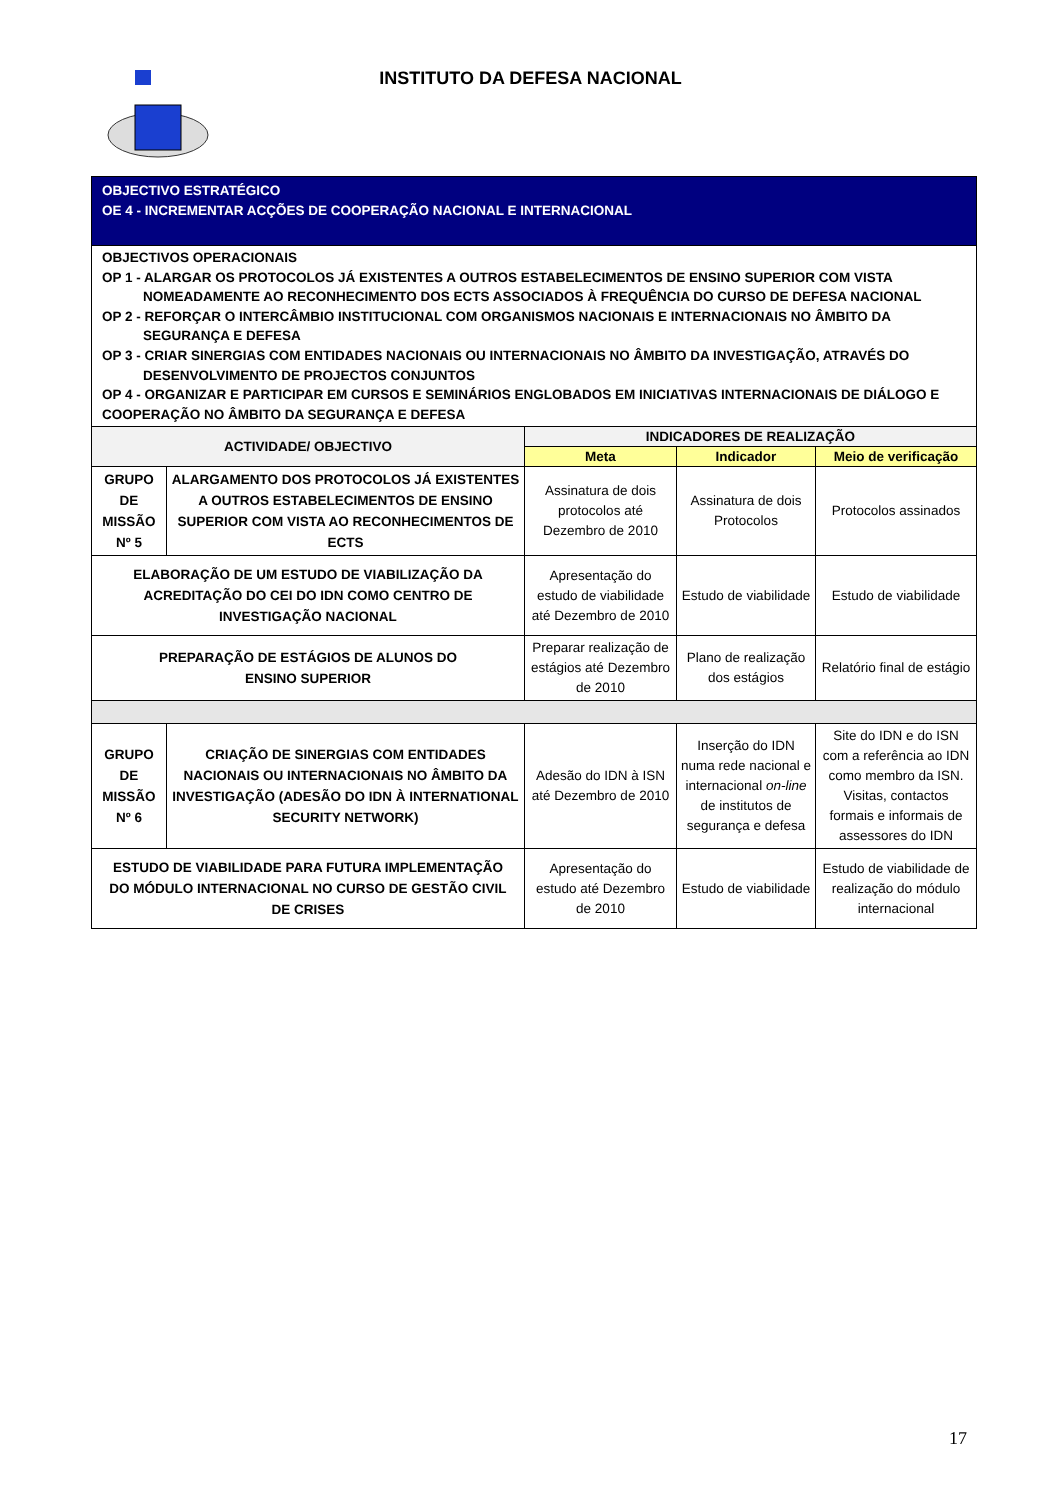INSTITUTO DA DEFESA NACIONAL
| OBJECTIVO ESTRATÉGICO OE 4 - INCREMENTAR ACÇÕES DE COOPERAÇÃO NACIONAL E INTERNACIONAL | | | | |
| OBJECTIVOS OPERACIONAIS OP 1 - ALARGAR OS PROTOCOLOS JÁ EXISTENTES A OUTROS ESTABELECIMENTOS DE ENSINO SUPERIOR COM VISTA NOMEADAMENTE AO RECONHECIMENTO DOS ECTS ASSOCIADOS À FREQUÊNCIA DO CURSO DE DEFESA NACIONAL OP 2 - REFORÇAR O INTERCÂMBIO INSTITUCIONAL COM ORGANISMOS NACIONAIS E INTERNACIONAIS NO ÂMBITO DA SEGURANÇA E DEFESA OP 3 - CRIAR SINERGIAS COM ENTIDADES NACIONAIS OU INTERNACIONAIS NO ÂMBITO DA INVESTIGAÇÃO, ATRAVÉS DO DESENVOLVIMENTO DE PROJECTOS CONJUNTOS OP 4 - ORGANIZAR E PARTICIPAR EM CURSOS E SEMINÁRIOS ENGLOBADOS EM INICIATIVAS INTERNACIONAIS DE DIÁLOGO E COOPERAÇÃO NO ÂMBITO DA SEGURANÇA E DEFESA | | | | |
| ACTIVIDADE/ OBJECTIVO | | INDICADORES DE REALIZAÇÃO | | |
| | | Meta | Indicador | Meio de verificação |
| GRUPO DE MISSÃO Nº 5 | ALARGAMENTO DOS PROTOCOLOS JÁ EXISTENTES A OUTROS ESTABELECIMENTOS DE ENSINO SUPERIOR COM VISTA AO RECONHECIMENTOS DE ECTS | Assinatura de dois protocolos até Dezembro de 2010 | Assinatura de dois Protocolos | Protocolos assinados |
| ELABORAÇÃO DE UM ESTUDO DE VIABILIZAÇÃO DA ACREDITAÇÃO DO CEI DO IDN COMO CENTRO DE INVESTIGAÇÃO NACIONAL | | Apresentação do estudo de viabilidade até Dezembro de 2010 | Estudo de viabilidade | Estudo de viabilidade |
| PREPARAÇÃO DE ESTÁGIOS DE ALUNOS DO ENSINO SUPERIOR | | Preparar realização de estágios até Dezembro de 2010 | Plano de realização dos estágios | Relatório final de estágio |
| GRUPO DE MISSÃO Nº 6 | CRIAÇÃO DE SINERGIAS COM ENTIDADES NACIONAIS OU INTERNACIONAIS NO ÂMBITO DA INVESTIGAÇÃO (ADESÃO DO IDN À INTERNATIONAL SECURITY NETWORK) | Adesão do IDN à ISN até Dezembro de 2010 | Inserção do IDN numa rede nacional e internacional on-line de institutos de segurança e defesa | Site do IDN e do ISN com a referência ao IDN como membro da ISN. Visitas, contactos formais e informais de assessores do IDN |
| ESTUDO DE VIABILIDADE PARA FUTURA IMPLEMENTAÇÃO DO MÓDULO INTERNACIONAL NO CURSO DE GESTÃO CIVIL DE CRISES | | Apresentação do estudo até Dezembro de 2010 | Estudo de viabilidade | Estudo de viabilidade de realização do módulo internacional |
17